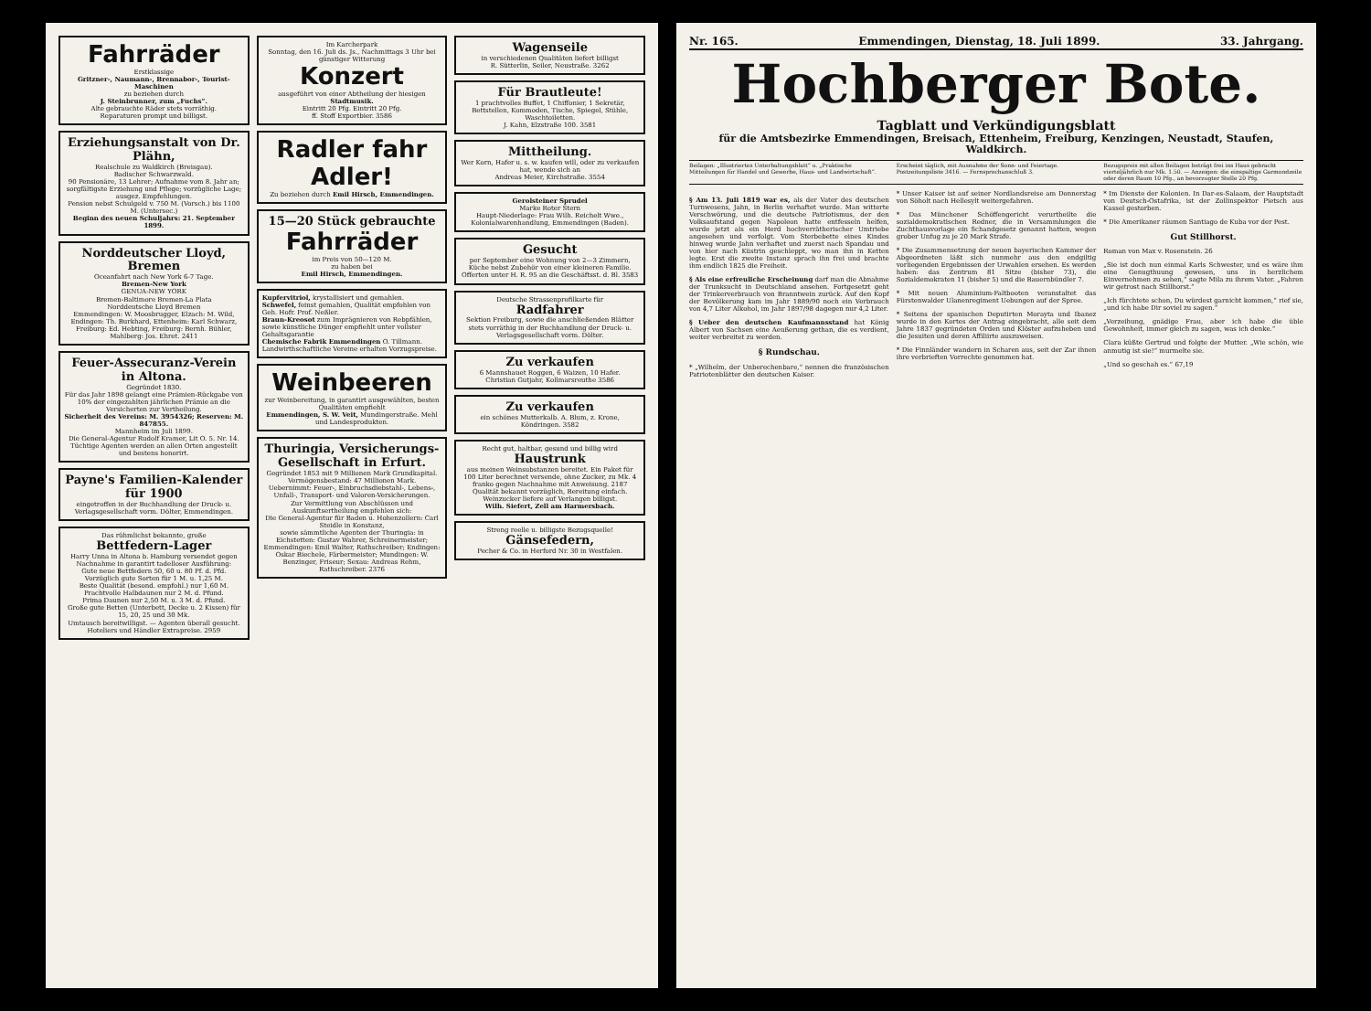Fahrräder
Erstklassige
Gritzner-, Naumann-, Brennabor-, Tourist- Maschinen
zu beziehen durch
J. Steinbrunner, zum „Fuchs“.
Alte gebrauchte Räder stets vorräthig.
Reparaturen prompt und billigst.
Erziehungsanstalt von Dr. Plähn,
Realschule zu Waldkirch (Breisgau).
Badischer Schwarzwald.
90 Pensionäre, 13 Lehrer; Aufnahme vom 8. Jahr an; sorgfältigste Erziehung und Pflege; vorzügliche Lage; ausgez. Empfehlungen.
Pension nebst Schulgeld v. 750 M. (Vorsch.) bis 1100 M. (Untersec.)
Beginn des neuen Schuljahrs: 21. September 1899.
Norddeutscher Lloyd, Bremen
Oceanfahrt nach New York 6-7 Tage.
Bremen-New York
GENUA-NEW YORK
Bremen-Baltimore Bremen-La Plata
Norddeutsche Lloyd Bremen
Emmendingen: W. Moosbrugger, Elzach: M. Wild, Endingen: Th. Burkhard, Ettenheim: Karl Schwarz, Freiburg: Ed. Hebting, Freiburg: Bernh. Bühler, Mahlberg: Jos. Ehret. 2411
Feuer-Assecuranz-Verein in Altona.
Gegründet 1830.
Für das Jahr 1898 gelangt eine Prämien-Rückgabe von 10% der eingezahlten jährlichen Prämie an die Versicherten zur Vertheilung.
Sicherheit des Vereins: M. 3954326; Reserven: M. 847855.
Mannheim im Juli 1899.
Die General-Agentur Rudolf Kramer, Lit O. 5. Nr. 14.
Tüchtige Agenten werden an allen Orten angestellt und bestens honorirt.
Payne's Familien-Kalender für 1900
eingetroffen in der Buchhandlung der Druck- u. Verlagsgesellschaft vorm. Dölter, Emmendingen.
Das rühmlichst bekannte, große
Bettfedern-Lager
Harry Unna in Altona b. Hamburg versendet gegen Nachnahme in garantirt tadelloser Ausführung:
Gute neue Bettfedern 50, 60 u. 80 Pf. d. Pfd.
Vorzüglich gute Sorten für 1 M. u. 1,25 M.
Beste Qualität (besond. empfohl.) nur 1,60 M.
Prachtvolle Halbdaunen nur 2 M. d. Pfund.
Prima Daunen nur 2,50 M. u. 3 M. d. Pfund.
Große gute Betten (Unterbett, Decke u. 2 Kissen) für 15, 20, 25 und 30 Mk.
Umtausch bereitwilligst. — Agenten überall gesucht. Hoteliers und Händler Extrapreise. 2959
Im Karcherpark
Sonntag, den 16. Juli ds. Js., Nachmittags 3 Uhr bei günstiger Witterung
Konzert
ausgeführt von einer Abtheilung der hiesigen Stadtmusik.
Eintritt 20 Pfg. Eintritt 20 Pfg.
ff. Stoff Exportbier. 3586
Radler fahr Adler!
Zu beziehen durch Emil Hirsch, Emmendingen.
15—20 Stück gebrauchte
Fahrräder
im Preis von 50—120 M.
zu haben bei
Emil Hirsch, Emmendingen.
Kupfervitriol, krystallisiert und gemahlen.
Schwefel, feinst gemahlen, Qualität empfohlen von Geh. Hofr. Prof. Neßler.
Braun-Kreosot zum Imprägnieren von Rebpfählen, sowie künstliche Dünger empfiehlt unter vollster Gehaltsgarantie
Chemische Fabrik Emmendingen O. Tillmann.
Landwirthschaftliche Vereine erhalten Vorzugspreise.
Weinbeeren
zur Weinbereitung, in garantirt ausgewählten, besten Qualitäten empfiehlt
Emmendingen, S. W. Veit, Mundingerstraße. Mehl und Landesprodukten.
Thuringia, Versicherungs-Gesellschaft in Erfurt.
Gegründet 1853 mit 9 Millionen Mark Grundkapital.
Vermögensbestand: 47 Millionen Mark.
Uebernimmt: Feuer-, Einbruchsdiebstahl-, Lebens-, Unfall-, Transport- und Valoren-Versicherungen.
Zur Vermittlung von Abschlüssen und Auskunftsertheilung empfehlen sich:
Die General-Agentur für Baden u. Hohenzollern: Carl Steidle in Konstanz,
sowie sämmtliche Agenten der Thuringia: in Eichstetten: Gustav Wahrer, Schreinermeister; Emmendingen: Emil Walter, Rathschreiber; Endingen: Oskar Biechele, Färbermeister; Mundingen: W. Benzinger, Friseur; Sexau: Andreas Rehm, Rathschreiber. 2376
Wagenseile
in verschiedenen Qualitäten liefert billigst
R. Sütterlin, Seiler, Neustraße. 3262
Für Brautleute!
1 prachtvolles Buffet, 1 Chiffonier, 1 Sekretär, Bettstellen, Kommoden, Tische, Spiegel, Stühle, Waschtoiletten.
J. Kahn, Elzstraße 100. 3581
Mittheilung.
Wer Korn, Hafer u. s. w. kaufen will, oder zu verkaufen hat, wende sich an
Andreas Meier, Kirchstraße. 3554
Gerolsteiner Sprudel
Marke Roter Stern
Haupt-Niederlage: Frau Wilh. Reichelt Wwe., Kolonialwarenhandlung, Emmendingen (Baden).
Gesucht
per September eine Wohnung von 2—3 Zimmern, Küche nebst Zubehör von einer kleineren Familie. Offerten unter H. R. 95 an die Geschäftsst. d. Bl. 3583
Deutsche Strassenprofilkarte für
Radfahrer
Sektion Freiburg, sowie die anschließenden Blätter stets vorräthig in der Buchhandlung der Druck- u. Verlagsgesellschaft vorm. Dölter.
Zu verkaufen
6 Mannshauet Roggen, 6 Waizen, 10 Hafer.
Christian Gutjahr, Kollmarsreuthe 3586
Zu verkaufen
ein schönes Mutterkalb. A. Blum, z. Krone, Köndringen. 3582
Recht gut, haltbar, gesund und billig wird
Haustrunk
aus meinen Weinsubstanzen bereitet. Ein Paket für 100 Liter berechnet versende, ohne Zucker, zu Mk. 4 franko gegen Nachnahme mit Anweisung. 2187
Qualität bekannt vorzüglich, Bereitung einfach. Weinzucker liefere auf Verlangen billigst.
Wilh. Siefert, Zell am Harmersbach.
Streng reelle u. billigste Bezugsquelle!
Gänsefedern,
Pecher & Co. in Herford Nr. 30 in Westfalen.
Nr. 165. Emmendingen, Dienstag, 18. Juli 1899. 33. Jahrgang.
Hochberger Bote.
Tagblatt und Verkündigungsblatt
für die Amtsbezirke Emmendingen, Breisach, Ettenheim, Freiburg, Kenzingen, Neustadt, Staufen, Waldkirch.
Beilagen: „Illustriertes Unterhaltungsblatt“ u. „Praktische Mitteilungen für Handel und Gewerbe, Haus- und Landwirtschaft“.
Erscheint täglich, mit Ausnahme der Sonn- und Feiertage. Postzeitungsliste 3416. — Fernsprechanschluß 3.
Bezugspreis mit allen Beilagen beträgt frei ins Haus gebracht vierteljährlich nur Mk. 1.50. — Anzeigen: die einspaltige Garmondzeile oder deren Raum 10 Pfg., an bevorzugter Stelle 20 Pfg.
§ Am 13. Juli 1819 war es, als der Vater des deutschen Turnwesens, Jahn, in Berlin verhaftet wurde. Man witterte Verschwörung, und die deutsche Patriotismus, der den Volksaufstand gegen Napoleon hatte entfesseln helfen, wurde jetzt als ein Herd hochverrätherischer Umtriebe angesehen und verfolgt. Vom Sterbebette eines Kindes hinweg wurde Jahn verhaftet und zuerst nach Spandau und von hier nach Küstrin geschleppt, wo man ihn in Ketten legte. Erst die zweite Instanz sprach ihn frei und brachte ihm endlich 1825 die Freiheit.
§ Als eine erfreuliche Erscheinung darf man die Abnahme der Trunksucht in Deutschland ansehen. Fortgesetzt geht der Trinkerverbrauch von Branntwein zurück. Auf den Kopf der Bevölkerung kam im Jahr 1889/90 noch ein Verbrauch von 4,7 Liter Alkohol, im Jahr 1897/98 dagegen nur 4,2 Liter.
§ Ueber den deutschen Kaufmannsstand hat König Albert von Sachsen eine Aeußerung gethan, die es verdient, weiter verbreitet zu werden.
§ Rundschau.
* „Wilhelm, der Unberechenbare,“ nennen die französischen Patriotenblätter den deutschen Kaiser.
* Unser Kaiser ist auf seiner Nordlandsreise am Donnerstag von Söholt nach Hellesylt weitergefahren.
* Das Münchener Schöffengericht verurtheilte die sozialdemokratischen Redner, die in Versammlungen die Zuchthausvorlage ein Schandgesetz genannt hatten, wegen grober Unfug zu je 20 Mark Strafe.
* Die Zusammensetzung der neuen bayerischen Kammer der Abgeordneten läßt sich nunmehr aus den endgiltig vorliegenden Ergebnissen der Urwahlen ersehen. Es werden haben: das Zentrum 81 Sitze (bisher 73), die Sozialdemokraten 11 (bisher 5) und die Bauernbündler 7.
* Mit neuen Aluminium-Faltbooten veranstaltet das Fürstenwalder Ulanenregiment Uebungen auf der Spree.
* Seitens der spanischen Deputirten Morayta und Ibanez wurde in den Kortes der Antrag eingebracht, alle seit dem Jahre 1837 gegründeten Orden und Klöster aufzuheben und die Jesuiten und deren Affiliirte auszuweisen.
* Die Finnländer wandern in Scharen aus, seit der Zar ihnen ihre verbrieften Vorrechte genommen hat.
* Im Dienste der Kolonien. In Dar-es-Salaam, der Hauptstadt von Deutsch-Ostafrika, ist der Zollinspektor Pietsch aus Kassel gestorben.
* Die Amerikaner räumen Santiago de Kuba vor der Pest.
Gut Stillhorst.
Roman von Max v. Rosenstein. 26
„Sie ist doch nun einmal Karls Schwester, und es wäre ihm eine Genugthuung gewesen, uns in herzlichem Einvernehmen zu sehen,“ sagte Mila zu ihrem Vater. „Fahren wir getrost nach Stillhorst.“
„Ich fürchtete schon, Du würdest garnicht kommen,“ rief sie, „und ich habe Dir soviel zu sagen.“
„Verzeihung, gnädige Frau, aber ich habe die üble Gewohnheit, immer gleich zu sagen, was ich denke.“
Clara küßte Gertrud und folgte der Mutter. „Wie schön, wie anmutig ist sie!“ murmelte sie.
„Und so geschah es.“ 67,19